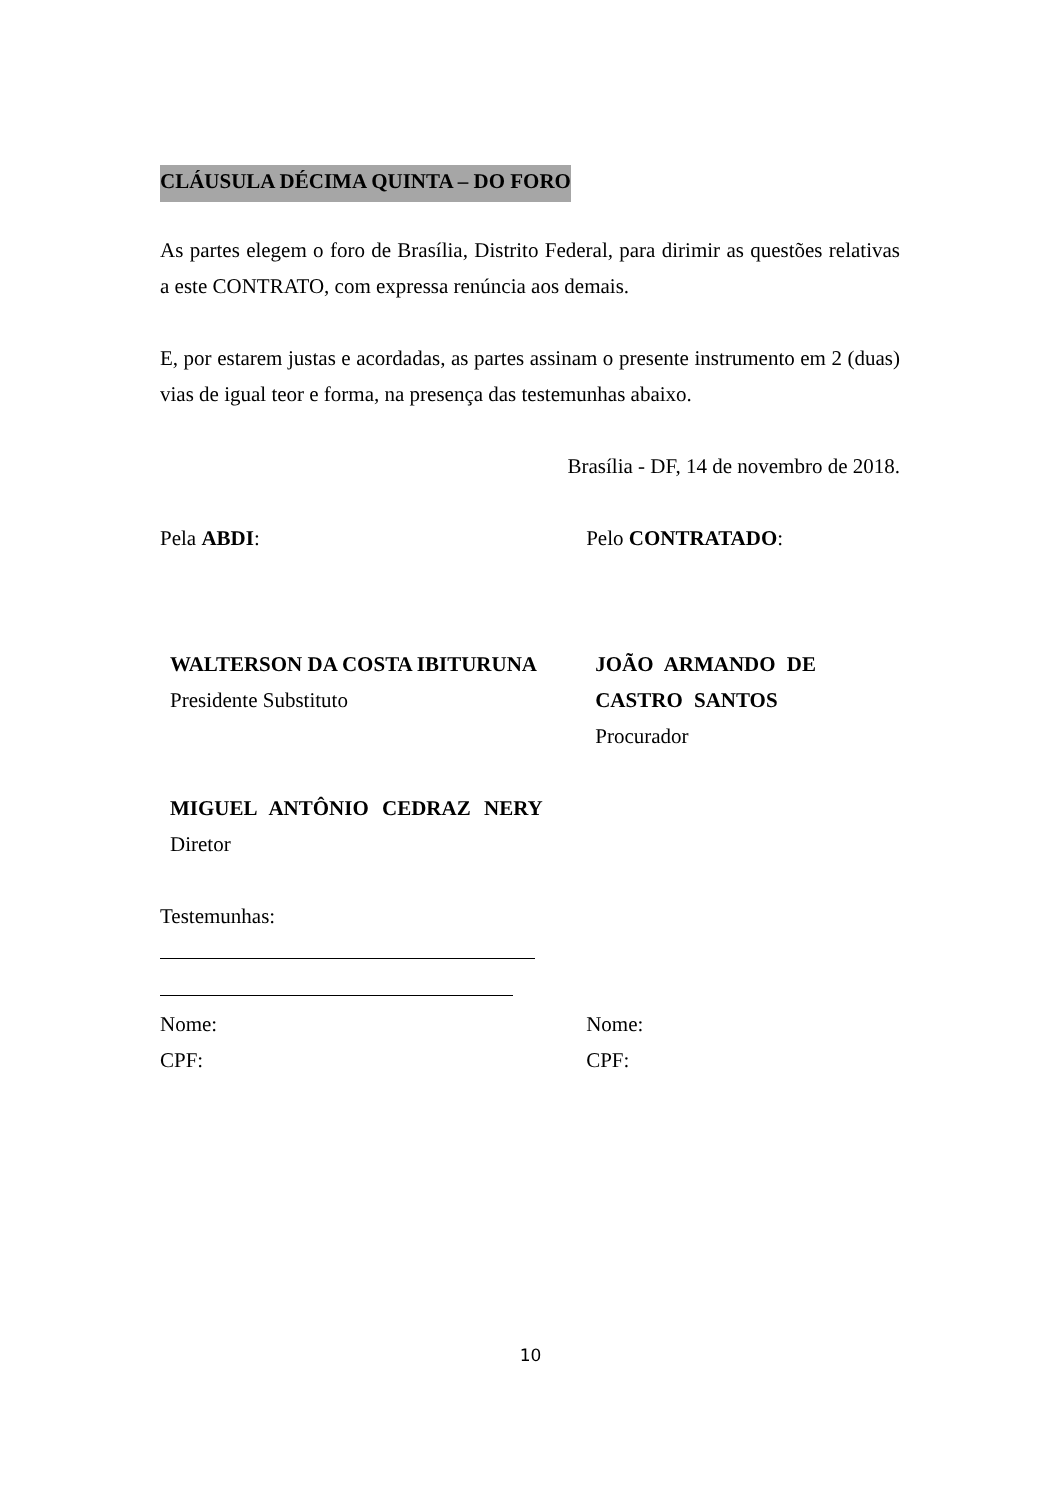CLÁUSULA DÉCIMA QUINTA – DO FORO
As partes elegem o foro de Brasília, Distrito Federal, para dirimir as questões relativas a este CONTRATO, com expressa renúncia aos demais.
E, por estarem justas e acordadas, as partes assinam o presente instrumento em 2 (duas) vias de igual teor e forma, na presença das testemunhas abaixo.
Brasília - DF, 14 de novembro de 2018.
Pela ABDI: Pelo CONTRATADO:
WALTERSON DA COSTA IBITURUNA
Presidente Substituto
JOÃO ARMANDO DE CASTRO SANTOS
Procurador
MIGUEL ANTÔNIO CEDRAZ NERY
Diretor
Testemunhas:
Nome: Nome:
CPF: CPF:
10